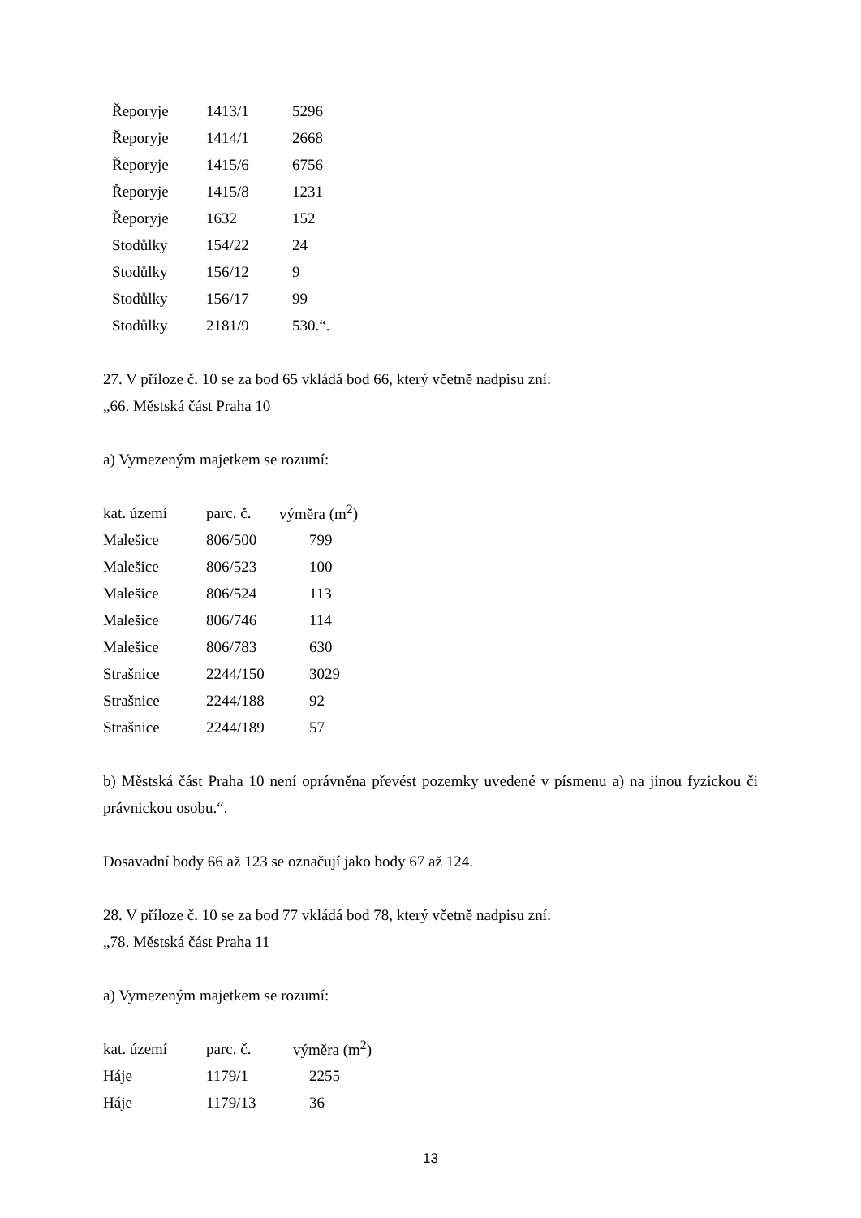| Řeporyje | 1413/1 | 5296 |
| Řeporyje | 1414/1 | 2668 |
| Řeporyje | 1415/6 | 6756 |
| Řeporyje | 1415/8 | 1231 |
| Řeporyje | 1632 | 152 |
| Stodůlky | 154/22 | 24 |
| Stodůlky | 156/12 | 9 |
| Stodůlky | 156/17 | 99 |
| Stodůlky | 2181/9 | 530.“. |
27. V příloze č. 10 se za bod 65 vkládá bod 66, který včetně nadpisu zní:
„66. Městská část Praha 10
a) Vymezeným majetkem se rozumí:
| kat. území | parc. č. | výměra (m<sup>2</sup>) |
| --- | --- | --- |
| Malešice | 806/500 | 799 |
| Malešice | 806/523 | 100 |
| Malešice | 806/524 | 113 |
| Malešice | 806/746 | 114 |
| Malešice | 806/783 | 630 |
| Strašnice | 2244/150 | 3029 |
| Strašnice | 2244/188 | 92 |
| Strašnice | 2244/189 | 57 |
b) Městská část Praha 10 není oprávněna převést pozemky uvedené v písmenu a) na jinou fyzickou či právnickou osobu.“.
Dosavadní body 66 až 123 se označují jako body 67 až 124.
28. V příloze č. 10 se za bod 77 vkládá bod 78, který včetně nadpisu zní:
„78. Městská část Praha 11
a) Vymezeným majetkem se rozumí:
| kat. území | parc. č. | výměra (m<sup>2</sup>) |
| --- | --- | --- |
| Háje | 1179/1 | 2255 |
| Háje | 1179/13 | 36 |
13